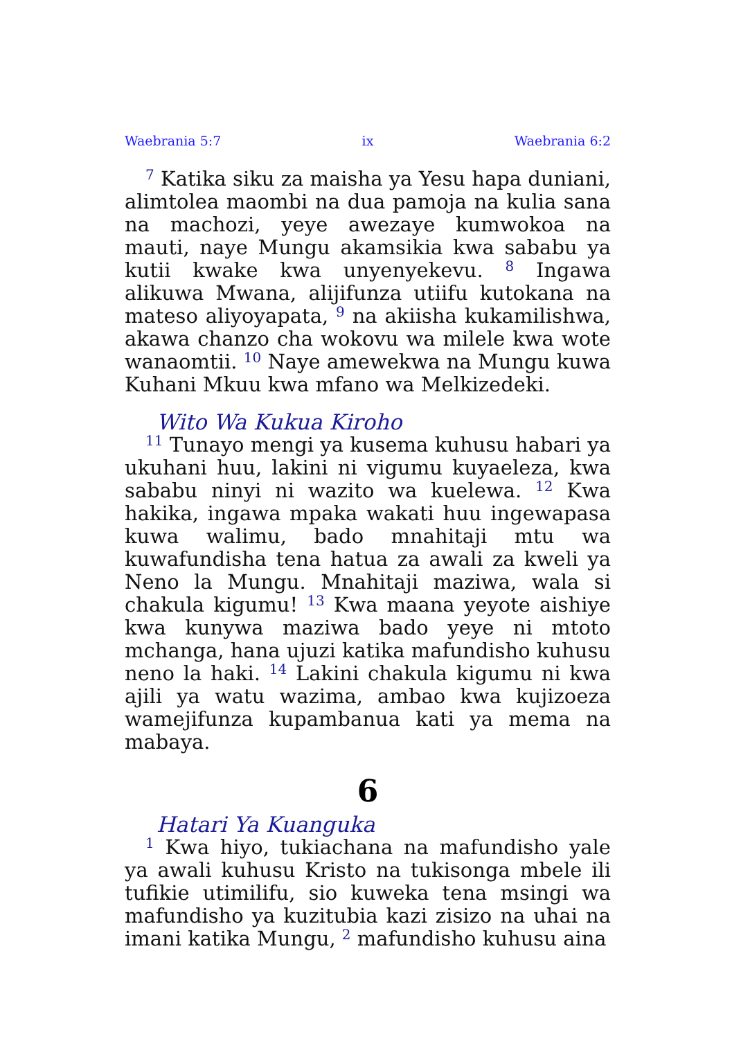Waebrania 5:7 ix Waebrania 6:2
<sup>7</sup> Katika siku za maisha ya Yesu hapa duniani, alimtolea maombi na dua pamoja na kulia sana na machozi, yeye awezaye kumwokoa na mauti, naye Mungu akamsikia kwa sababu ya kutii kwake kwa unyenyekevu. <sup>8</sup> Ingawa alikuwa Mwana, alijifunza utiifu kutokana na mateso aliyoyapata, <sup>9</sup> na akiisha kukamilishwa, akawa chanzo cha wokovu wa milele kwa wote wanaomtii. <sup>10</sup> Naye amewekwa na Mungu kuwa Kuhani Mkuu kwa mfano wa Melkizedeki.
Wito Wa Kukua Kiroho
<sup>11</sup> Tunayo mengi ya kusema kuhusu habari ya ukuhani huu, lakini ni vigumu kuyaeleza, kwa sababu ninyi ni wazito wa kuelewa. <sup>12</sup> Kwa hakika, ingawa mpaka wakati huu ingewapasa kuwa walimu, bado mnahitaji mtu wa kuwafundisha tena hatua za awali za kweli ya Neno la Mungu. Mnahitaji maziwa, wala si chakula kigumu! <sup>13</sup> Kwa maana yeyote aishiye kwa kunywa maziwa bado yeye ni mtoto mchanga, hana ujuzi katika mafundisho kuhusu neno la haki. <sup>14</sup> Lakini chakula kigumu ni kwa ajili ya watu wazima, ambao kwa kujizoeza wamejifunza kupambanua kati ya mema na mabaya.
6
Hatari Ya Kuanguka
<sup>1</sup> Kwa hiyo, tukiachana na mafundisho yale ya awali kuhusu Kristo na tukisonga mbele ili tufikie utimilifu, sio kuweka tena msingi wa mafundisho ya kuzitubia kazi zisizo na uhai na imani katika Mungu, <sup>2</sup> mafundisho kuhusu aina